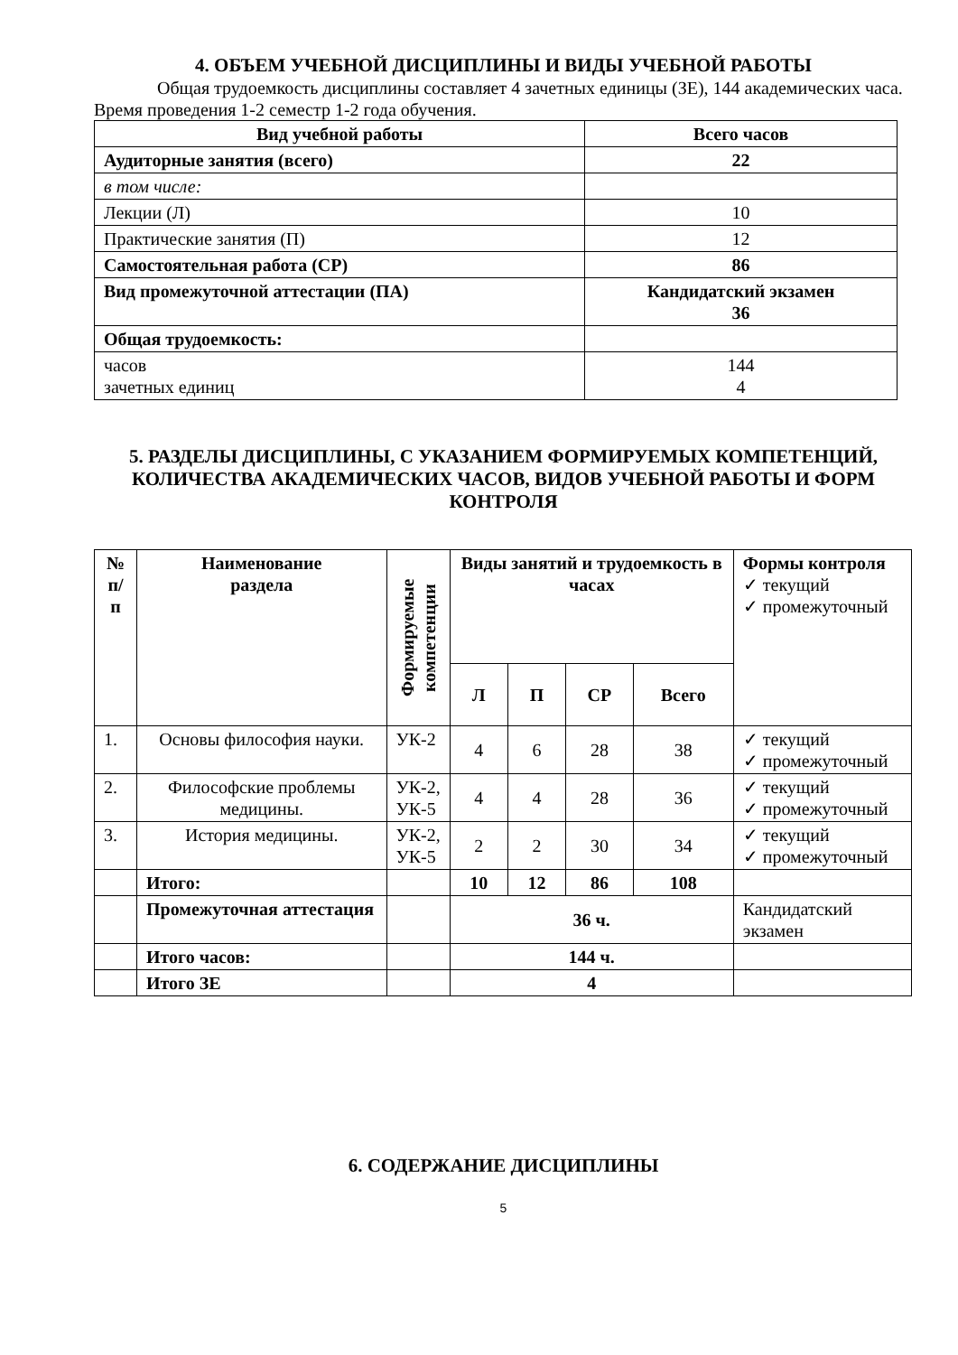4. ОБЪЕМ УЧЕБНОЙ ДИСЦИПЛИНЫ И ВИДЫ УЧЕБНОЙ РАБОТЫ
Общая трудоемкость дисциплины составляет 4 зачетных единицы (ЗЕ), 144 академических часа. Время проведения 1-2 семестр 1-2 года обучения.
| Вид учебной работы | Всего часов |
| --- | --- |
| Аудиторные занятия (всего) | 22 |
| в том числе: | |
| Лекции (Л) | 10 |
| Практические занятия (П) | 12 |
| Самостоятельная работа (СР) | 86 |
| Вид промежуточной аттестации (ПА) | Кандидатский экзамен 36 |
| Общая трудоемкость: | |
| часов зачетных единиц | 144 4 |
5. РАЗДЕЛЫ ДИСЦИПЛИНЫ, С УКАЗАНИЕМ ФОРМИРУЕМЫХ КОМПЕТЕНЦИЙ, КОЛИЧЕСТВА АКАДЕМИЧЕСКИХ ЧАСОВ, ВИДОВ УЧЕБНОЙ РАБОТЫ И ФОРМ КОНТРОЛЯ
| № п/п | Наименование раздела | Формируемые компетенции | Виды занятий и трудоемкость в часах | | | | Формы контроля ✓ текущий ✓ промежуточный |
| --- | --- | --- | --- | --- | --- | --- | --- |
| | | | Л | П | СР | Всего | |
| 1. | Основы философия науки. | УК-2 | 4 | 6 | 28 | 38 | ✓ текущий ✓ промежуточный |
| 2. | Философские проблемы медицины. | УК-2, УК-5 | 4 | 4 | 28 | 36 | ✓ текущий ✓ промежуточный |
| 3. | История медицины. | УК-2, УК-5 | 2 | 2 | 30 | 34 | ✓ текущий ✓ промежуточный |
| | Итого: | | 10 | 12 | 86 | 108 | |
| | Промежуточная аттестация | | 36 ч. | | | | Кандидатский экзамен |
| | Итого часов: | | 144 ч. | | | | |
| | Итого ЗЕ | | 4 | | | | |
6. СОДЕРЖАНИЕ ДИСЦИПЛИНЫ
5